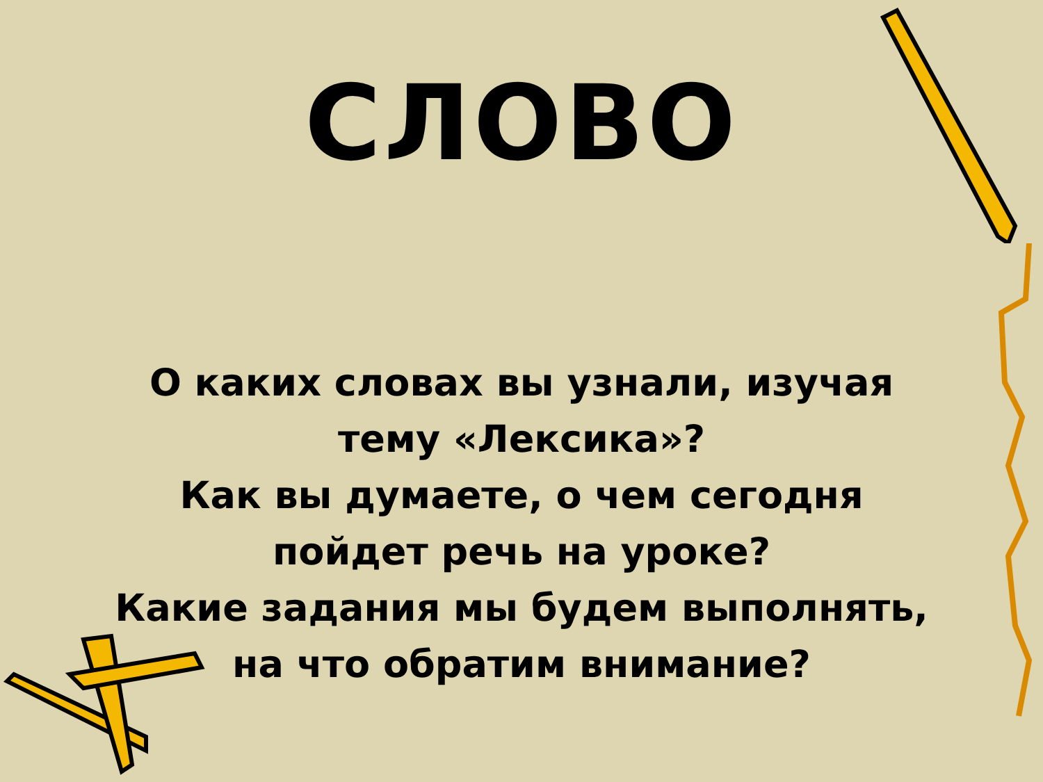СЛОВО
О каких словах вы узнали, изучая
тему «Лексика»?
Как вы думаете, о чем сегодня
пойдет речь на уроке?
Какие задания мы будем выполнять,
на что обратим внимание?